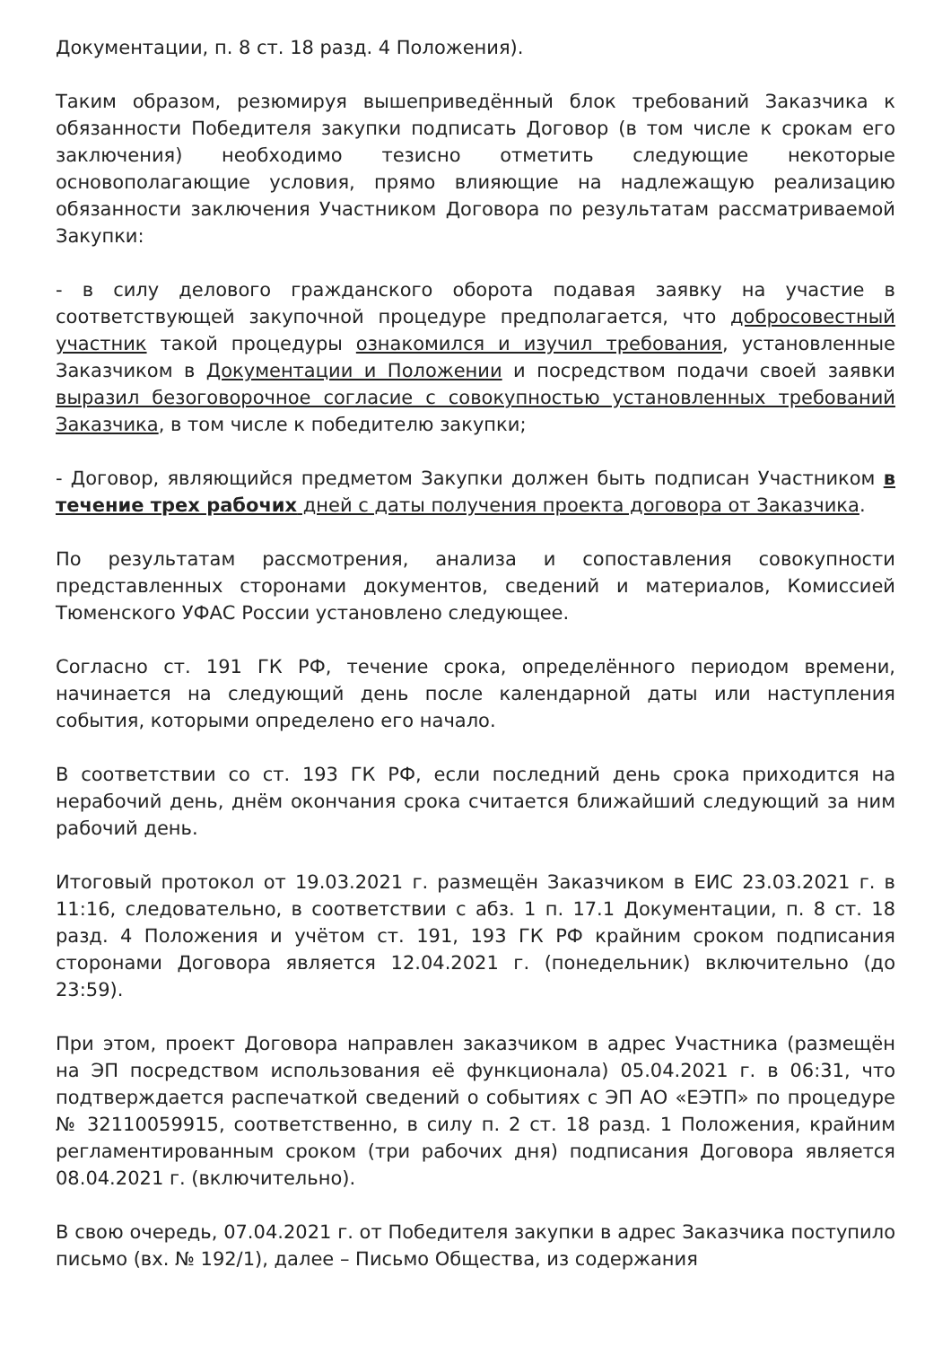Документации, п. 8 ст. 18 разд. 4 Положения).
Таким образом, резюмируя вышеприведённый блок требований Заказчика к обязанности Победителя закупки подписать Договор (в том числе к срокам его заключения) необходимо тезисно отметить следующие некоторые основополагающие условия, прямо влияющие на надлежащую реализацию обязанности заключения Участником Договора по результатам рассматриваемой Закупки:
- в силу делового гражданского оборота подавая заявку на участие в соответствующей закупочной процедуре предполагается, что добросовестный участник такой процедуры ознакомился и изучил требования, установленные Заказчиком в Документации и Положении и посредством подачи своей заявки выразил безоговорочное согласие с совокупностью установленных требований Заказчика, в том числе к победителю закупки;
- Договор, являющийся предметом Закупки должен быть подписан Участником в течение трех рабочих дней с даты получения проекта договора от Заказчика.
По результатам рассмотрения, анализа и сопоставления совокупности представленных сторонами документов, сведений и материалов, Комиссией Тюменского УФАС России установлено следующее.
Согласно ст. 191 ГК РФ, течение срока, определённого периодом времени, начинается на следующий день после календарной даты или наступления события, которыми определено его начало.
В соответствии со ст. 193 ГК РФ, если последний день срока приходится на нерабочий день, днём окончания срока считается ближайший следующий за ним рабочий день.
Итоговый протокол от 19.03.2021 г. размещён Заказчиком в ЕИС 23.03.2021 г. в 11:16, следовательно, в соответствии с абз. 1 п. 17.1 Документации, п. 8 ст. 18 разд. 4 Положения и учётом ст. 191, 193 ГК РФ крайним сроком подписания сторонами Договора является 12.04.2021 г. (понедельник) включительно (до 23:59).
При этом, проект Договора направлен заказчиком в адрес Участника (размещён на ЭП посредством использования её функционала) 05.04.2021 г. в 06:31, что подтверждается распечаткой сведений о событиях с ЭП АО «ЕЭТП» по процедуре № 32110059915, соответственно, в силу п. 2 ст. 18 разд. 1 Положения, крайним регламентированным сроком (три рабочих дня) подписания Договора является 08.04.2021 г. (включительно).
В свою очередь, 07.04.2021 г. от Победителя закупки в адрес Заказчика поступило письмо (вх. № 192/1), далее – Письмо Общества, из содержания